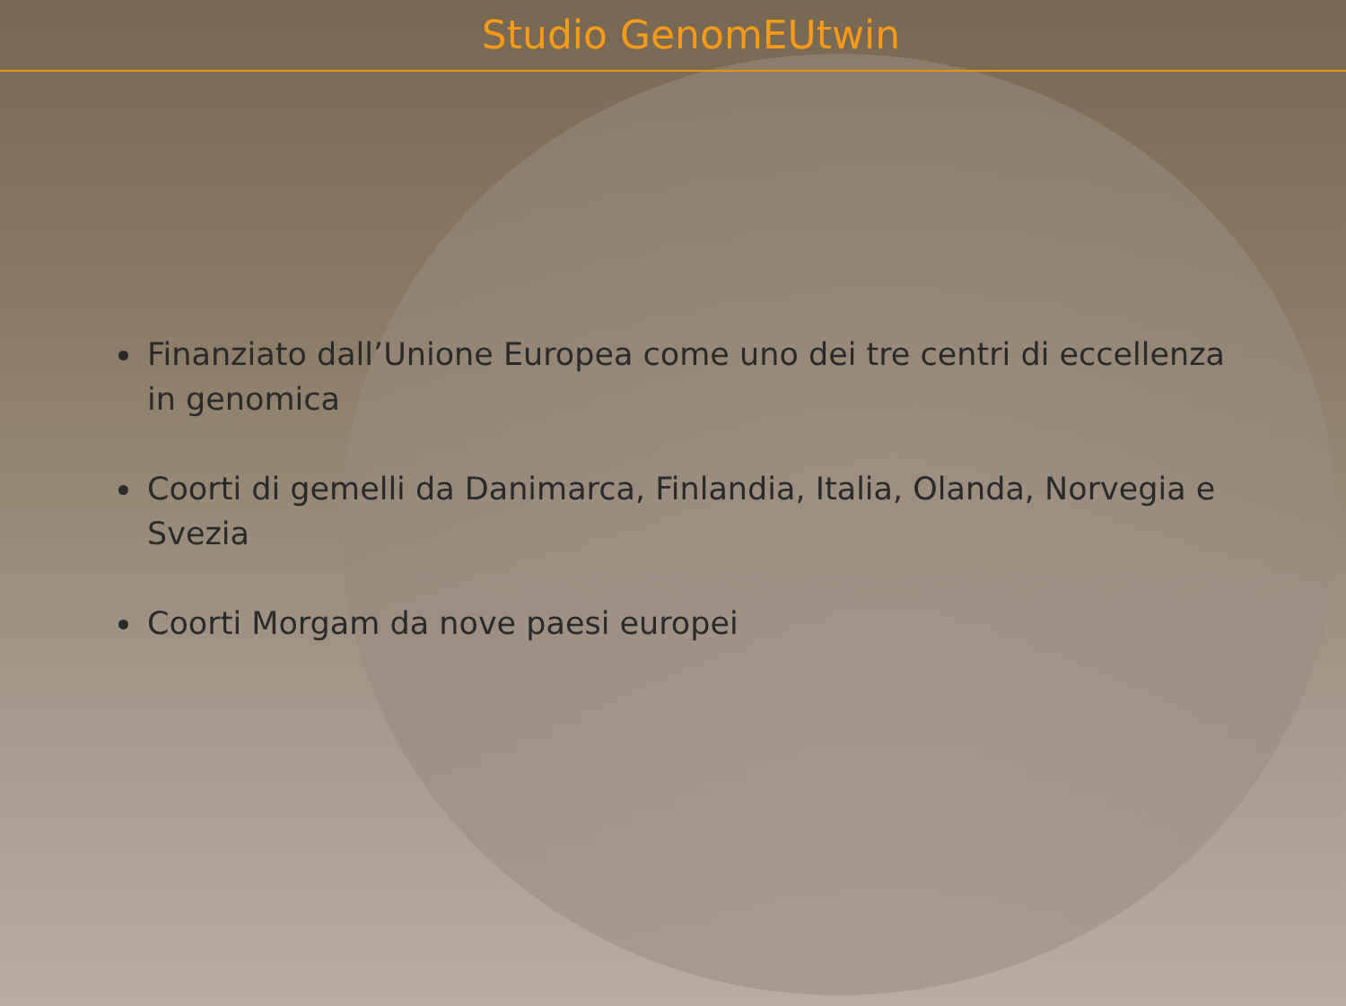Studio GenomEUtwin
Finanziato dall’Unione Europea come uno dei tre centri di eccellenza in genomica
Coorti di gemelli da Danimarca, Finlandia, Italia, Olanda, Norvegia e Svezia
Coorti Morgam da nove paesi europei